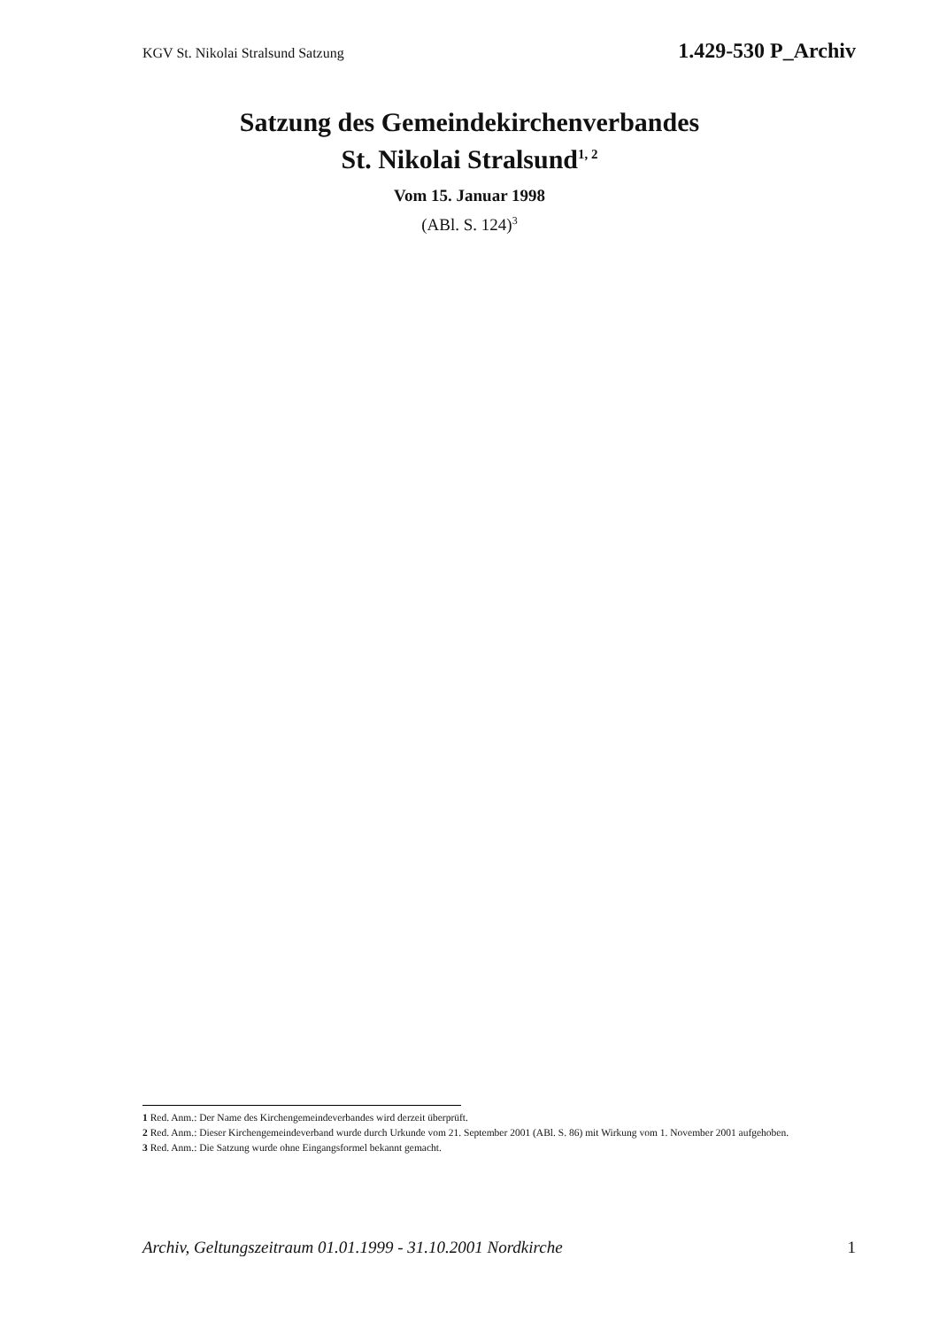KGV St. Nikolai Stralsund Satzung 1.429-530 P_Archiv
Satzung des Gemeindekirchenverbandes
St. Nikolai Stralsund<sup>1, 2</sup>
Vom 15. Januar 1998
(ABl. S. 124)<sup>3</sup>
1 Red. Anm.: Der Name des Kirchengemeindeverbandes wird derzeit überprüft.
2 Red. Anm.: Dieser Kirchengemeindeverband wurde durch Urkunde vom 21. September 2001 (ABl. S. 86) mit Wirkung vom 1. November 2001 aufgehoben.
3 Red. Anm.: Die Satzung wurde ohne Eingangsformel bekannt gemacht.
Archiv, Geltungszeitraum 01.01.1999 - 31.10.2001 Nordkirche 1